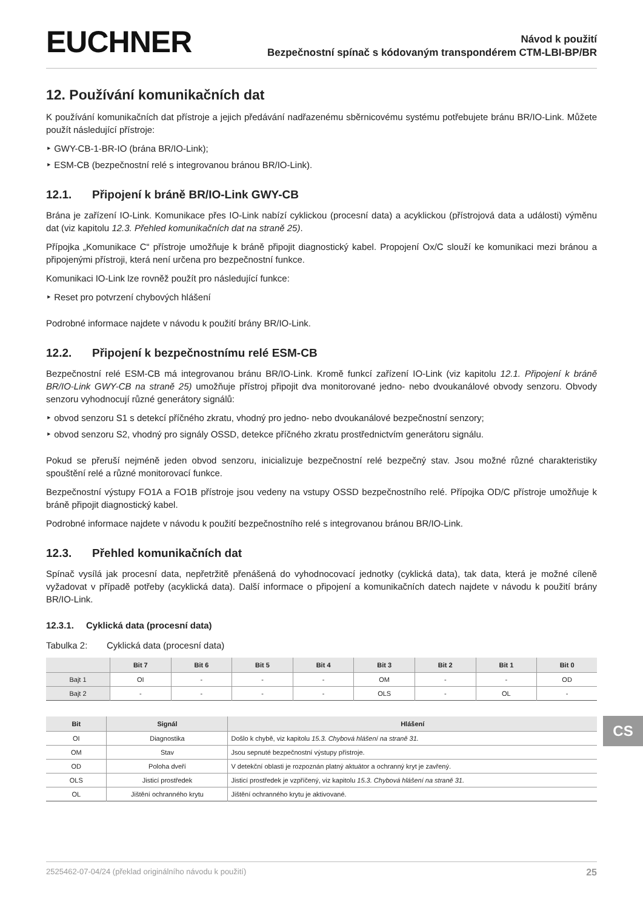EUCHNER
Návod k použití
Bezpečnostní spínač s kódovaným transpondérem CTM-LBI-BP/BR
12. Používání komunikačních dat
K používání komunikačních dat přístroje a jejich předávání nadřazenému sběrnicovému systému potřebujete bránu BR/IO-Link. Můžete použít následující přístroje:
‣ GWY-CB-1-BR-IO (brána BR/IO-Link);
‣ ESM-CB (bezpečnostní relé s integrovanou bránou BR/IO-Link).
12.1. Připojení k bráně BR/IO-Link GWY-CB
Brána je zařízení IO-Link. Komunikace přes IO-Link nabízí cyklickou (procesní data) a acyklickou (přístrojová data a události) výměnu dat (viz kapitolu 12.3. Přehled komunikačních dat na straně 25).
Přípojka „Komunikace C“ přístroje umožňuje k bráně připojit diagnostický kabel. Propojení Ox/C slouží ke komunikaci mezi bránou a připojenými přístroji, která není určena pro bezpečnostní funkce.
Komunikaci IO-Link lze rovněž použít pro následující funkce:
‣ Reset pro potvrzení chybových hlášení
Podrobné informace najdete v návodu k použití brány BR/IO-Link.
12.2. Připojení k bezpečnostnímu relé ESM-CB
Bezpečnostní relé ESM-CB má integrovanou bránu BR/IO-Link. Kromě funkcí zařízení IO-Link (viz kapitolu 12.1. Připojení k bráně BR/IO-Link GWY-CB na straně 25) umožňuje přístroj připojit dva monitorované jedno- nebo dvoukanálové obvody senzoru. Obvody senzoru vyhodnocují různé generátory signálů:
‣ obvod senzoru S1 s detekcí příčného zkratu, vhodný pro jedno- nebo dvoukanálové bezpečnostní senzory;
‣ obvod senzoru S2, vhodný pro signály OSSD, detekce příčného zkratu prostřednictvím generátoru signálu.
Pokud se přeruší nejméně jeden obvod senzoru, inicializuje bezpečnostní relé bezpečný stav. Jsou možné různé charakteristiky spouštění relé a různé monitorovací funkce.
Bezpečnostní výstupy FO1A a FO1B přístroje jsou vedeny na vstupy OSSD bezpečnostního relé. Přípojka OD/C přístroje umožňuje k bráně připojit diagnostický kabel.
Podrobné informace najdete v návodu k použití bezpečnostního relé s integrovanou bránou BR/IO-Link.
12.3. Přehled komunikačních dat
Spínač vysílá jak procesní data, nepřetržitě přenášená do vyhodnocovací jednotky (cyklická data), tak data, která je možné cíleně vyžadovat v případě potřeby (acyklická data). Další informace o připojení a komunikačních datech najdete v návodu k použití brány BR/IO-Link.
12.3.1. Cyklická data (procesní data)
Tabulka 2: Cyklická data (procesní data)
| | Bit 7 | Bit 6 | Bit 5 | Bit 4 | Bit 3 | Bit 2 | Bit 1 | Bit 0 |
| --- | --- | --- | --- | --- | --- | --- | --- | --- |
| Bajt 1 | OI | - | - | - | OM | - | - | OD |
| Bajt 2 | - | - | - | - | OLS | - | OL | - |
| Bit | Signál | Hlášení |
| --- | --- | --- |
| OI | Diagnostika | Došlo k chybě, viz kapitolu 15.3. Chybová hlášení na straně 31. |
| OM | Stav | Jsou sepnuté bezpečnostní výstupy přístroje. |
| OD | Poloha dveří | V detekční oblasti je rozpoznán platný aktuátor a ochranný kryt je zavřený. |
| OLS | Jisticí prostředek | Jisticí prostředek je vzpříčený, viz kapitolu 15.3. Chybová hlášení na straně 31. |
| OL | Jištění ochranného krytu | Jištění ochranného krytu je aktivované. |
CS
2525462-07-04/24 (překlad originálního návodu k použití) 25